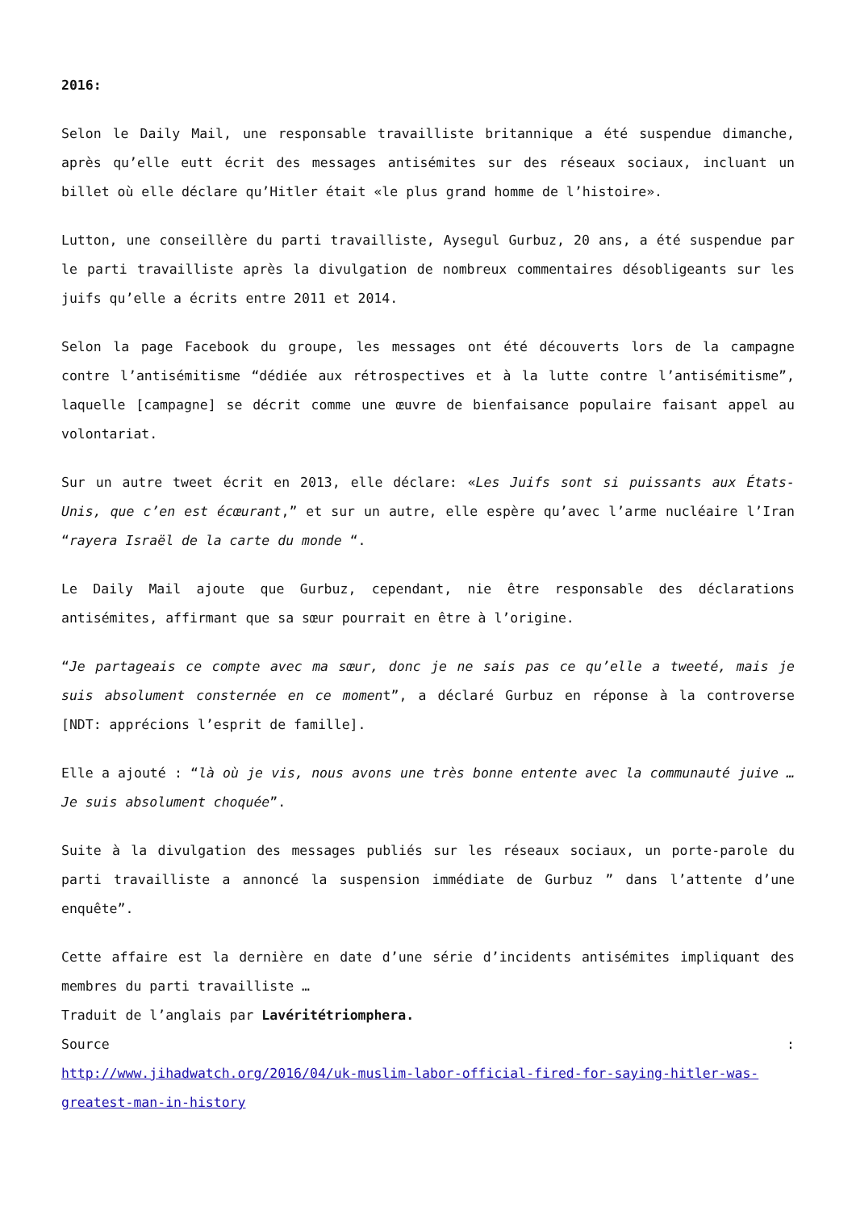2016:
Selon le Daily Mail, une responsable travailliste britannique a été suspendue dimanche, après qu’elle eutt écrit des messages antisémites sur des réseaux sociaux, incluant un billet où elle déclare qu’Hitler était «le plus grand homme de l’histoire».
Lutton, une conseillère du parti travailliste, Aysegul Gurbuz, 20 ans, a été suspendue par le parti travailliste après la divulgation de nombreux commentaires désobligeants sur les juifs qu’elle a écrits entre 2011 et 2014.
Selon la page Facebook du groupe, les messages ont été découverts lors de la campagne contre l’antisémitisme “dédiée aux rétrospectives et à la lutte contre l’antisémitisme”, laquelle [campagne] se décrit comme une œuvre de bienfaisance populaire faisant appel au volontariat.
Sur un autre tweet écrit en 2013, elle déclare: «Les Juifs sont si puissants aux États-Unis, que c’en est écœurant,” et sur un autre, elle espère qu’avec l’arme nucléaire l’Iran “rayera Israël de la carte du monde “.
Le Daily Mail ajoute que Gurbuz, cependant, nie être responsable des déclarations antisémites, affirmant que sa sœur pourrait en être à l’origine.
“Je partageais ce compte avec ma sœur, donc je ne sais pas ce qu’elle a tweeté, mais je suis absolument consternée en ce moment”, a déclaré Gurbuz en réponse à la controverse [NDT: apprécions l’esprit de famille].
Elle a ajouté : “là où je vis, nous avons une très bonne entente avec la communauté juive … Je suis absolument choquée”.
Suite à la divulgation des messages publiés sur les réseaux sociaux, un porte-parole du parti travailliste a annoncé la suspension immédiate de Gurbuz ” dans l’attente d’une enquête”.
Cette affaire est la dernière en date d’une série d’incidents antisémites impliquant des membres du parti travailliste …
Traduit de l’anglais par Lavéritétriomphera.
Source :
http://www.jihadwatch.org/2016/04/uk-muslim-labor-official-fired-for-saying-hitler-was-greatest-man-in-history